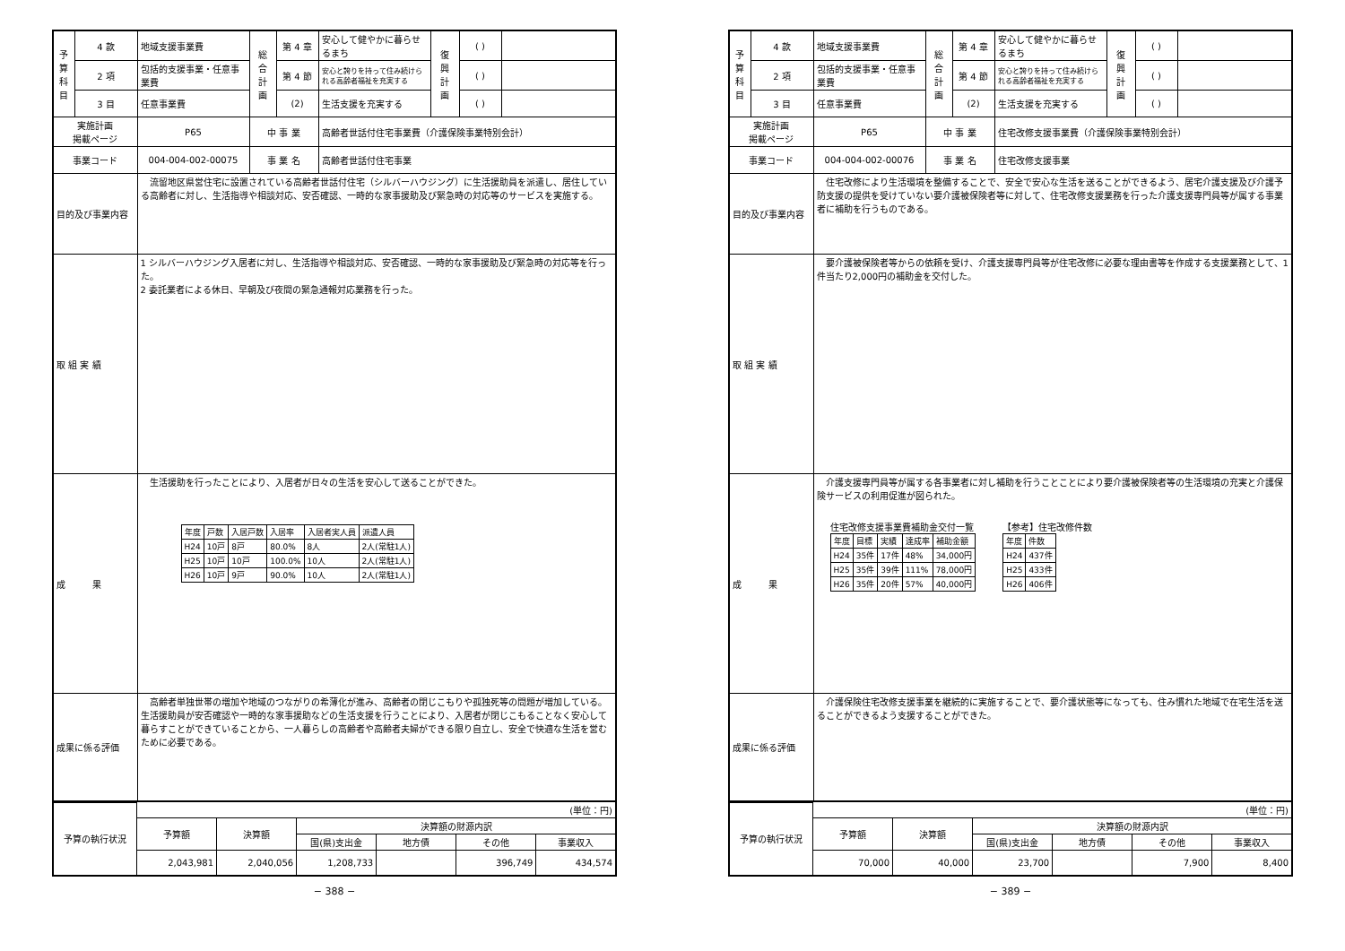| 予 算 科 目 | 4 款 | 地域支援事業費 | 総 合 計 画 | 第 4 章 | 安心して健やかに暮らせるまち | 復 興 計 画 | ( ) | |
| | 2 項 | 包括的支援事業・任意事業費 | | 第 4 節 | 安心と誇りを持って住み続けられる高齢者福祉を充実する | | ( ) | |
| | 3 目 | 任意事業費 | | (2) | 生活支援を充実する | | ( ) | |
| 実施計画 掲載ページ | | P65 | 中 事 業 | | 高齢者世話付住宅事業費（介護保険事業特別会計） | | | |
| 事業コード | | 004-004-002-00075 | 事 業 名 | | 高齢者世話付住宅事業 | | | |
| 目的及び事業内容 | | 流留地区県営住宅に設置されている高齢者世話付住宅（シルバーハウジング）に生活援助員を派遣し、居住している高齢者に対し、生活指導や相談対応、安否確認、一時的な家事援助及び緊急時の対応等のサービスを実施する。 | | | | | | |
| 取 組 実 績 | | 1 シルバーハウジング入居者に対し、生活指導や相談対応、安否確認、一時的な家事援助及び緊急時の対応等を行った。 2 委託業者による休日、早朝及び夜間の緊急通報対応業務を行った。 | | | | | | |
| 成 果 | | 生活援助を行ったことにより、入居者が日々の生活を安心して送ることができた。 / 年度 / 戸数 / 入居戸数 / 入居率 / 入居者実人員 / 派遣人員 / / H24 / 10戸 / 8戸 / 80.0% / 8人 / 2人(常駐1人) / / H25 / 10戸 / 10戸 / 100.0% / 10人 / 2人(常駐1人) / / H26 / 10戸 / 9戸 / 90.0% / 10人 / 2人(常駐1人) / | | | | | | |
| 成果に係る評価 | | 高齢者単独世帯の増加や地域のつながりの希薄化が進み、高齢者の閉じこもりや孤独死等の問題が増加している。生活援助員が安否確認や一時的な家事援助などの生活支援を行うことにより、入居者が閉じこもることなく安心して暮らすことができていることから、一人暮らしの高齢者や高齢者夫婦ができる限り自立し、安全で快適な生活を営むために必要である。 | | | | | | |
| 予算の執行状況 | (単位：円) | | | | | |
| | 予算額 | 決算額 | 決算額の財源内訳 | | | |
| | | | 国(県)支出金 | 地方債 | その他 | 事業収入 |
| | 2,043,981 | 2,040,056 | 1,208,733 | | 396,749 | 434,574 |
− 388 −
| 予 算 科 目 | 4 款 | 地域支援事業費 | 総 合 計 画 | 第 4 章 | 安心して健やかに暮らせるまち | 復 興 計 画 | ( ) | |
| | 2 項 | 包括的支援事業・任意事業費 | | 第 4 節 | 安心と誇りを持って住み続けられる高齢者福祉を充実する | | ( ) | |
| | 3 目 | 任意事業費 | | (2) | 生活支援を充実する | | ( ) | |
| 実施計画 掲載ページ | | P65 | 中 事 業 | | 住宅改修支援事業費（介護保険事業特別会計） | | | |
| 事業コード | | 004-004-002-00076 | 事 業 名 | | 住宅改修支援事業 | | | |
| 目的及び事業内容 | | 住宅改修により生活環境を整備することで、安全で安心な生活を送ることができるよう、居宅介護支援及び介護予防支援の提供を受けていない要介護被保険者等に対して、住宅改修支援業務を行った介護支援専門員等が属する事業者に補助を行うものである。 | | | | | | |
| 取 組 実 績 | | 要介護被保険者等からの依頼を受け、介護支援専門員等が住宅改修に必要な理由書等を作成する支援業務として、1件当たり2,000円の補助金を交付した。 | | | | | | |
| 成 果 | | 介護支援専門員等が属する各事業者に対し補助を行うことことにより要介護被保険者等の生活環境の充実と介護保険サービスの利用促進が図られた。 住宅改修支援事業費補助金交付一覧 / 年度 / 目標 / 実績 / 達成率 / 補助金額 / / H24 / 35件 / 17件 / 48% / 34,000円 / / H25 / 35件 / 39件 / 111% / 78,000円 / / H26 / 35件 / 20件 / 57% / 40,000円 / 【参考】住宅改修件数 / 年度 / 件数 / / H24 / 437件 / / H25 / 433件 / / H26 / 406件 / | | | | | | |
| 成果に係る評価 | | 介護保険住宅改修支援事業を継続的に実施することで、要介護状態等になっても、住み慣れた地域で在宅生活を送ることができるよう支援することができた。 | | | | | | |
| 予算の執行状況 | (単位：円) | | | | | |
| | 予算額 | 決算額 | 決算額の財源内訳 | | | |
| | | | 国(県)支出金 | 地方債 | その他 | 事業収入 |
| | 70,000 | 40,000 | 23,700 | | 7,900 | 8,400 |
− 389 −